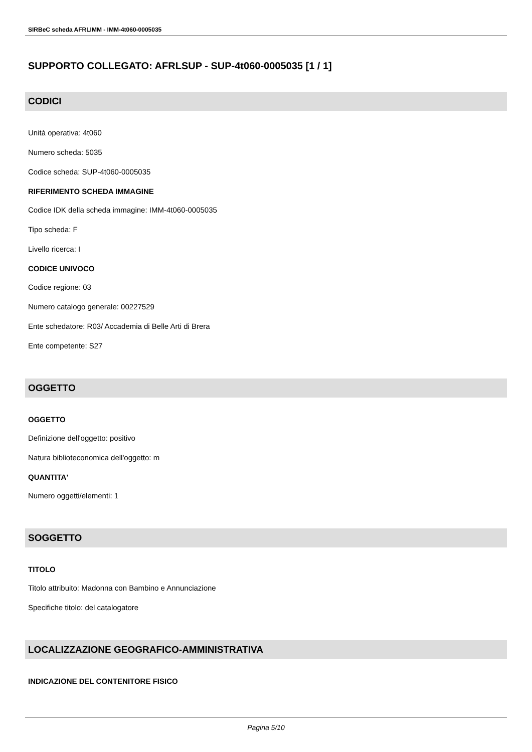SIRBeC scheda AFRLIMM - IMM-4t060-0005035
SUPPORTO COLLEGATO: AFRLSUP - SUP-4t060-0005035 [1 / 1]
CODICI
Unità operativa: 4t060
Numero scheda: 5035
Codice scheda: SUP-4t060-0005035
RIFERIMENTO SCHEDA IMMAGINE
Codice IDK della scheda immagine: IMM-4t060-0005035
Tipo scheda: F
Livello ricerca: I
CODICE UNIVOCO
Codice regione: 03
Numero catalogo generale: 00227529
Ente schedatore: R03/ Accademia di Belle Arti di Brera
Ente competente: S27
OGGETTO
OGGETTO
Definizione dell'oggetto: positivo
Natura biblioteconomica dell'oggetto: m
QUANTITA'
Numero oggetti/elementi: 1
SOGGETTO
TITOLO
Titolo attribuito: Madonna con Bambino e Annunciazione
Specifiche titolo: del catalogatore
LOCALIZZAZIONE GEOGRAFICO-AMMINISTRATIVA
INDICAZIONE DEL CONTENITORE FISICO
Pagina 5/10